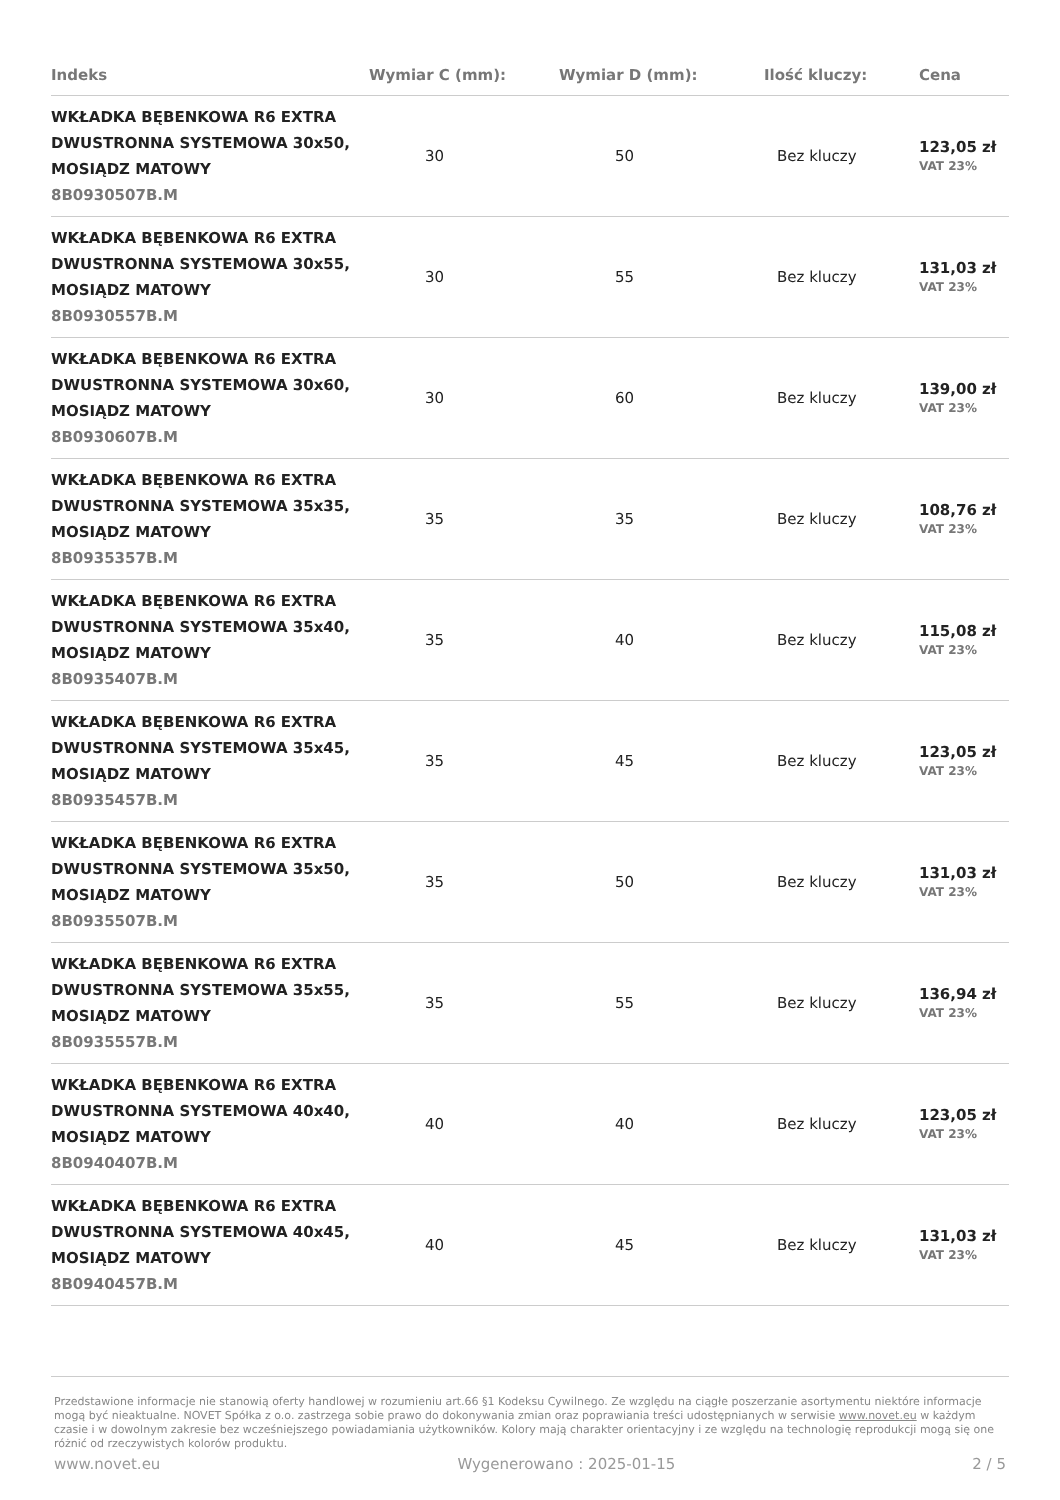| Indeks | Wymiar C (mm): | Wymiar D (mm): | Ilość kluczy: | Cena |
| --- | --- | --- | --- | --- |
| WKŁADKA BĘBENKOWA R6 EXTRA DWUSTRONNA SYSTEMOWA 30x50, MOSIĄDZ MATOWY 8B0930507B.M | 30 | 50 | Bez kluczy | 123,05 zł VAT 23% |
| WKŁADKA BĘBENKOWA R6 EXTRA DWUSTRONNA SYSTEMOWA 30x55, MOSIĄDZ MATOWY 8B0930557B.M | 30 | 55 | Bez kluczy | 131,03 zł VAT 23% |
| WKŁADKA BĘBENKOWA R6 EXTRA DWUSTRONNA SYSTEMOWA 30x60, MOSIĄDZ MATOWY 8B0930607B.M | 30 | 60 | Bez kluczy | 139,00 zł VAT 23% |
| WKŁADKA BĘBENKOWA R6 EXTRA DWUSTRONNA SYSTEMOWA 35x35, MOSIĄDZ MATOWY 8B0935357B.M | 35 | 35 | Bez kluczy | 108,76 zł VAT 23% |
| WKŁADKA BĘBENKOWA R6 EXTRA DWUSTRONNA SYSTEMOWA 35x40, MOSIĄDZ MATOWY 8B0935407B.M | 35 | 40 | Bez kluczy | 115,08 zł VAT 23% |
| WKŁADKA BĘBENKOWA R6 EXTRA DWUSTRONNA SYSTEMOWA 35x45, MOSIĄDZ MATOWY 8B0935457B.M | 35 | 45 | Bez kluczy | 123,05 zł VAT 23% |
| WKŁADKA BĘBENKOWA R6 EXTRA DWUSTRONNA SYSTEMOWA 35x50, MOSIĄDZ MATOWY 8B0935507B.M | 35 | 50 | Bez kluczy | 131,03 zł VAT 23% |
| WKŁADKA BĘBENKOWA R6 EXTRA DWUSTRONNA SYSTEMOWA 35x55, MOSIĄDZ MATOWY 8B0935557B.M | 35 | 55 | Bez kluczy | 136,94 zł VAT 23% |
| WKŁADKA BĘBENKOWA R6 EXTRA DWUSTRONNA SYSTEMOWA 40x40, MOSIĄDZ MATOWY 8B0940407B.M | 40 | 40 | Bez kluczy | 123,05 zł VAT 23% |
| WKŁADKA BĘBENKOWA R6 EXTRA DWUSTRONNA SYSTEMOWA 40x45, MOSIĄDZ MATOWY 8B0940457B.M | 40 | 45 | Bez kluczy | 131,03 zł VAT 23% |
Przedstawione informacje nie stanowią oferty handlowej w rozumieniu art.66 §1 Kodeksu Cywilnego. Ze względu na ciągłe poszerzanie asortymentu niektóre informacje mogą być nieaktualne. NOVET Spółka z o.o. zastrzega sobie prawo do dokonywania zmian oraz poprawiania treści udostępnianych w serwisie www.novet.eu w każdym czasie i w dowolnym zakresie bez wcześniejszego powiadamiania użytkowników. Kolory mają charakter orientacyjny i ze względu na technologię reprodukcji mogą się one różnić od rzeczywistych kolorów produktu.
www.novet.eu Wygenerowano : 2025-01-15 2 / 5